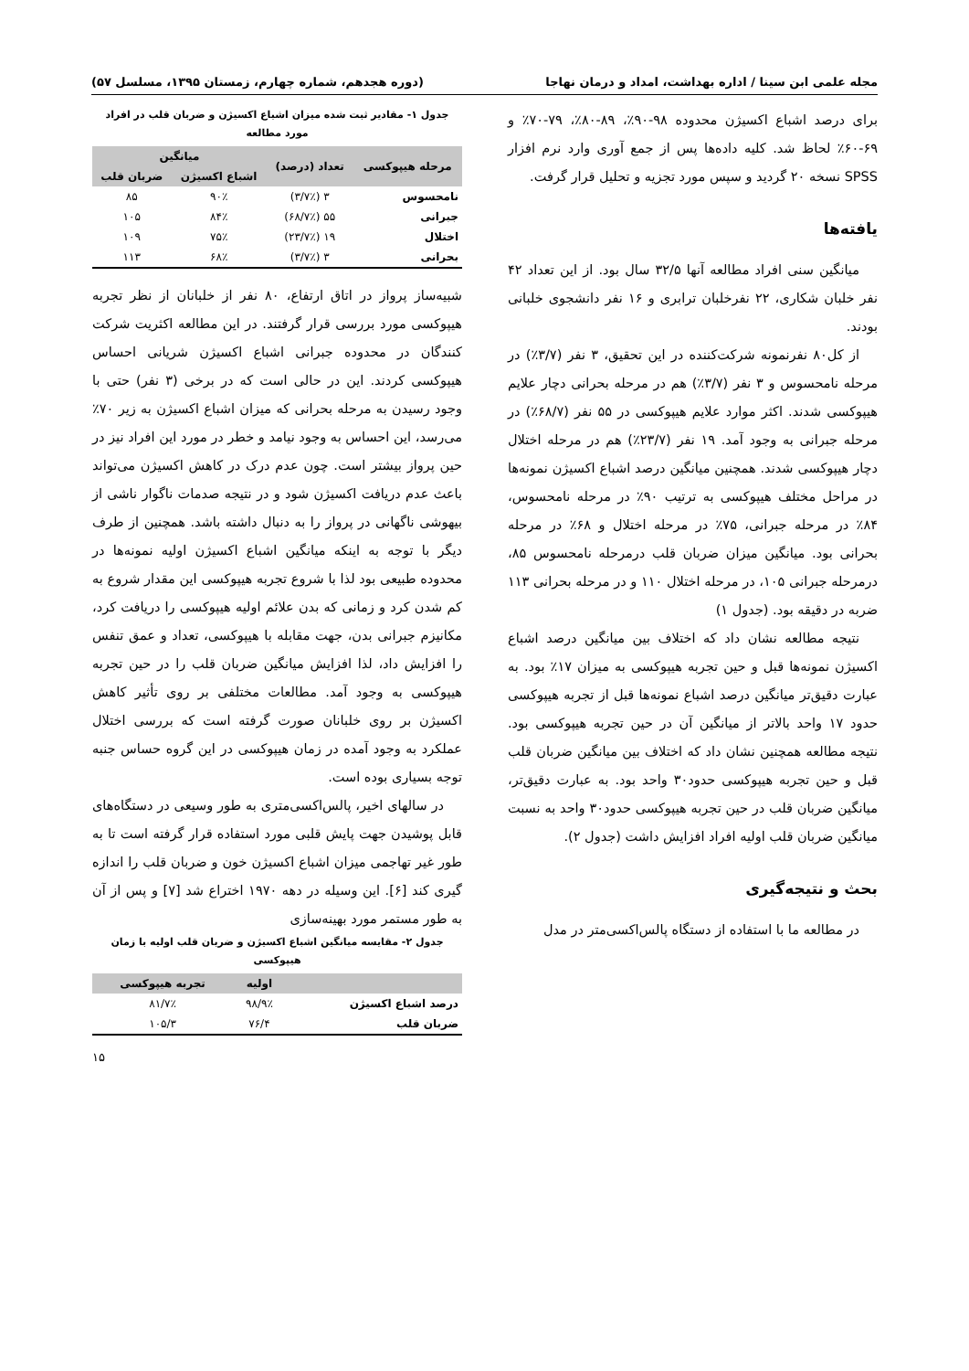مجله علمی ابن سینا / اداره بهداشت، امداد و درمان نهاجا (دوره هجدهم، شماره چهارم، زمستان ۱۳۹۵، مسلسل ۵۷)
برای درصد اشباع اکسیژن محدوده ۹۸-۹۰٪، ۸۹-۸۰٪، ۷۹-۷۰٪ و ۶۹-۶۰٪ لحاظ شد. کلیه داده‌ها پس از جمع آوری وارد نرم افزار SPSS نسخه ۲۰ گردید و سپس مورد تجزیه و تحلیل قرار گرفت.
یافته‌ها
میانگین سنی افراد مطالعه آنها ۳۲/۵ سال بود. از این تعداد ۴۲ نفر خلبان شکاری، ۲۲ نفرخلبان ترابری و ۱۶ نفر دانشجوی خلبانی بودند.
از کل۸۰ نفرنمونه شرکت‌کننده در این تحقیق، ۳ نفر (۳/۷٪) در مرحله نامحسوس و ۳ نفر (۳/۷٪) هم در مرحله بحرانی دچار علایم هیپوکسی شدند. اکثر موارد علایم هیپوکسی در ۵۵ نفر (۶۸/۷٪) در مرحله جبرانی به وجود آمد. ۱۹ نفر (۲۳/۷٪) هم در مرحله اختلال دچار هیپوکسی شدند. همچنین میانگین درصد اشباع اکسیژن نمونه‌ها در مراحل مختلف هیپوکسی به ترتیب ۹۰٪ در مرحله نامحسوس، ۸۴٪ در مرحله جبرانی، ۷۵٪ در مرحله اختلال و ۶۸٪ در مرحله بحرانی بود. میانگین میزان ضربان قلب درمرحله نامحسوس ۸۵، درمرحله جبرانی ۱۰۵، در مرحله اختلال ۱۱۰ و در مرحله بحرانی ۱۱۳ ضربه در دقیقه بود. (جدول ۱)
نتیجه مطالعه نشان داد که اختلاف بین میانگین درصد اشباع اکسیژن نمونه‌ها قبل و حین تجربه هیپوکسی به میزان ۱۷٪ بود. به عبارت دقیق‌تر میانگین درصد اشباع نمونه‌ها قبل از تجربه هیپوکسی حدود ۱۷ واحد بالاتر از میانگین آن در حین تجربه هیپوکسی بود. نتیجه مطالعه همچنین نشان داد که اختلاف بین میانگین ضربان قلب قبل و حین تجربه هیپوکسی حدود۳۰ واحد بود. به عبارت دقیق‌تر، میانگین ضربان قلب در حین تجربه هیپوکسی حدود۳۰ واحد به نسبت میانگین ضربان قلب اولیه افراد افزایش داشت (جدول ۲).
بحث و نتیجه‌گیری
در مطالعه ما با استفاده از دستگاه پالس‌اکسی‌متر در مدل
جدول ۱- مقادیر ثبت شده میزان اشباع اکسیژن و ضربان قلب در افراد مورد مطالعه
| مرحله هیپوکسی | تعداد (درصد) | میانگین | |
| --- | --- | --- | --- |
| | | اشباع اکسیژن | ضربان قلب |
| نامحسوس | ۳ (۳/۷٪) | ۹۰٪ | ۸۵ |
| جبرانی | ۵۵ (۶۸/۷٪) | ۸۴٪ | ۱۰۵ |
| اختلال | ۱۹ (۲۳/۷٪) | ۷۵٪ | ۱۰۹ |
| بحرانی | ۳ (۳/۷٪) | ۶۸٪ | ۱۱۳ |
شبیه‌ساز پرواز در اتاق ارتفاع، ۸۰ نفر از خلبانان از نظر تجربه هیپوکسی مورد بررسی قرار گرفتند. در این مطالعه اکثریت شرکت کنندگان در محدوده جبرانی اشباع اکسیژن شریانی احساس هیپوکسی کردند. این در حالی است که در برخی (۳ نفر) حتی با وجود رسیدن به مرحله بحرانی که میزان اشباع اکسیژن به زیر ۷۰٪ می‌رسد، این احساس به وجود نیامد و خطر در مورد این افراد نیز در حین پرواز بیشتر است. چون عدم درک در کاهش اکسیژن می‌تواند باعث عدم دریافت اکسیژن شود و در نتیجه صدمات ناگوار ناشی از بیهوشی ناگهانی در پرواز را به دنبال داشته باشد. همچنین از طرف دیگر با توجه به اینکه میانگین اشباع اکسیژن اولیه نمونه‌ها در محدوده طبیعی بود لذا با شروع تجربه هیپوکسی این مقدار شروع به کم شدن کرد و زمانی که بدن علائم اولیه هیپوکسی را دریافت کرد، مکانیزم جبرانی بدن، جهت مقابله با هیپوکسی، تعداد و عمق تنفس را افزایش داد، لذا افزایش میانگین ضربان قلب را در حین تجربه هیپوکسی به وجود آمد. مطالعات مختلفی بر روی تأثیر کاهش اکسیژن بر روی خلبانان صورت گرفته است که بررسی اختلال عملکرد به وجود آمده در زمان هیپوکسی در این گروه حساس جنبه توجه بسیاری بوده است.
در سالهای اخیر، پالس‌اکسی‌متری به طور وسیعی در دستگاه‌های قابل پوشیدن جهت پایش قلبی مورد استفاده قرار گرفته است تا به طور غیر تهاجمی میزان اشباع اکسیژن خون و ضربان قلب را اندازه گیری کند [۶]. این وسیله در دهه ۱۹۷۰ اختراع شد [۷] و پس از آن به طور مستمر مورد بهینه‌سازی
جدول ۲- مقایسه میانگین اشباع اکسیژن و ضربان قلب اولیه با زمان هیپوکسی
| | اولیه | تجربه هیپوکسی |
| --- | --- | --- |
| درصد اشباع اکسیژن | ۹۸/۹٪ | ۸۱/۷٪ |
| ضربان قلب | ۷۶/۴ | ۱۰۵/۳ |
۱۵